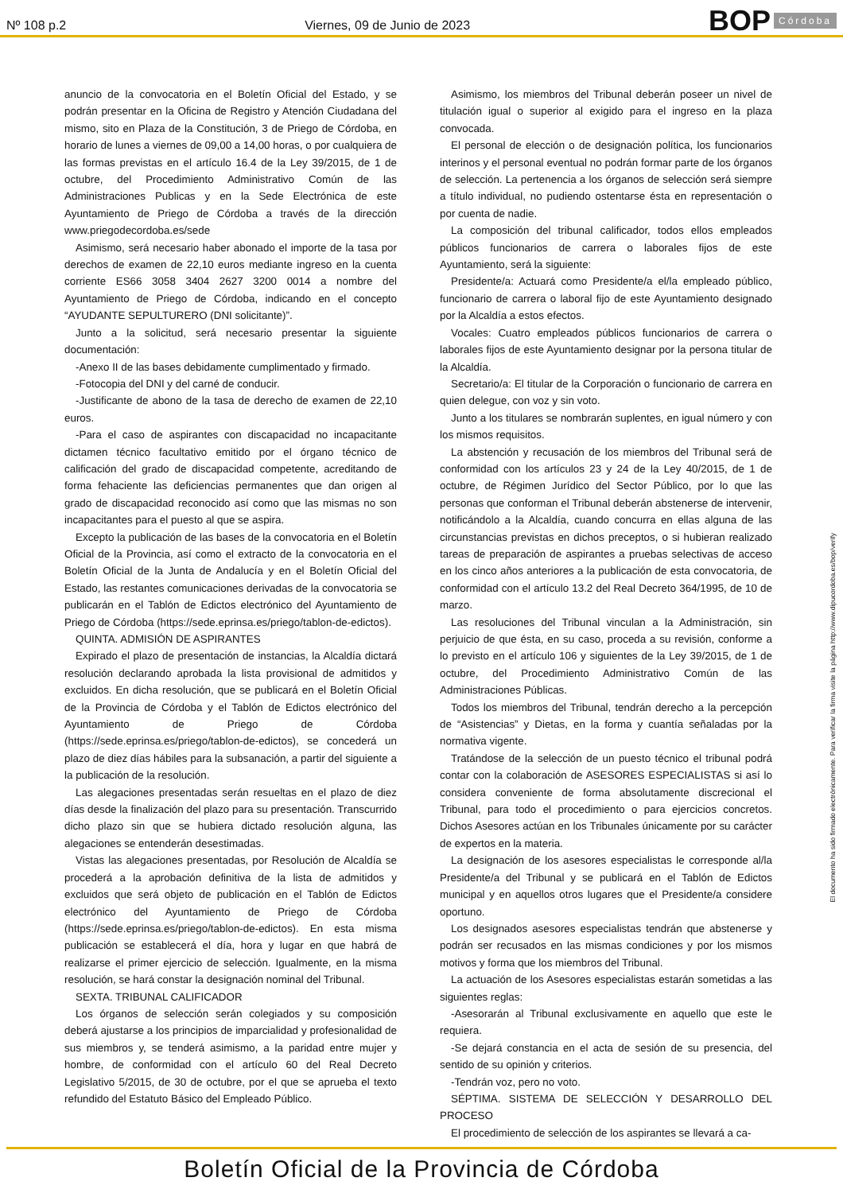Nº 108 p.2
Viernes, 09 de Junio de 2023
BOP Córdoba
anuncio de la convocatoria en el Boletín Oficial del Estado, y se podrán presentar en la Oficina de Registro y Atención Ciudadana del mismo, sito en Plaza de la Constitución, 3 de Priego de Córdoba, en horario de lunes a viernes de 09,00 a 14,00 horas, o por cualquiera de las formas previstas en el artículo 16.4 de la Ley 39/2015, de 1 de octubre, del Procedimiento Administrativo Común de las Administraciones Publicas y en la Sede Electrónica de este Ayuntamiento de Priego de Córdoba a través de la dirección www.priegodecordoba.es/sede
Asimismo, será necesario haber abonado el importe de la tasa por derechos de examen de 22,10 euros mediante ingreso en la cuenta corriente ES66 3058 3404 2627 3200 0014 a nombre del Ayuntamiento de Priego de Córdoba, indicando en el concepto “AYUDANTE SEPULTURERO (DNI solicitante)”.
Junto a la solicitud, será necesario presentar la siguiente documentación:
-Anexo II de las bases debidamente cumplimentado y firmado.
-Fotocopia del DNI y del carné de conducir.
-Justificante de abono de la tasa de derecho de examen de 22,10 euros.
-Para el caso de aspirantes con discapacidad no incapacitante dictamen técnico facultativo emitido por el órgano técnico de calificación del grado de discapacidad competente, acreditando de forma fehaciente las deficiencias permanentes que dan origen al grado de discapacidad reconocido así como que las mismas no son incapacitantes para el puesto al que se aspira.
Excepto la publicación de las bases de la convocatoria en el Boletín Oficial de la Provincia, así como el extracto de la convocatoria en el Boletín Oficial de la Junta de Andalucía y en el Boletín Oficial del Estado, las restantes comunicaciones derivadas de la convocatoria se publicarán en el Tablón de Edictos electrónico del Ayuntamiento de Priego de Córdoba (https://sede.eprinsa.es/priego/tablon-de-edictos).
QUINTA. ADMISIÓN DE ASPIRANTES
Expirado el plazo de presentación de instancias, la Alcaldía dictará resolución declarando aprobada la lista provisional de admitidos y excluidos. En dicha resolución, que se publicará en el Boletín Oficial de la Provincia de Córdoba y el Tablón de Edictos electrónico del Ayuntamiento de Priego de Córdoba (https://sede.eprinsa.es/priego/tablon-de-edictos), se concederá un plazo de diez días hábiles para la subsanación, a partir del siguiente a la publicación de la resolución.
Las alegaciones presentadas serán resueltas en el plazo de diez días desde la finalización del plazo para su presentación. Transcurrido dicho plazo sin que se hubiera dictado resolución alguna, las alegaciones se entenderán desestimadas.
Vistas las alegaciones presentadas, por Resolución de Alcaldía se procederá a la aprobación definitiva de la lista de admitidos y excluidos que será objeto de publicación en el Tablón de Edictos electrónico del Ayuntamiento de Priego de Córdoba (https://sede.eprinsa.es/priego/tablon-de-edictos). En esta misma publicación se establecerá el día, hora y lugar en que habrá de realizarse el primer ejercicio de selección. Igualmente, en la misma resolución, se hará constar la designación nominal del Tribunal.
SEXTA. TRIBUNAL CALIFICADOR
Los órganos de selección serán colegiados y su composición deberá ajustarse a los principios de imparcialidad y profesionalidad de sus miembros y, se tenderá asimismo, a la paridad entre mujer y hombre, de conformidad con el artículo 60 del Real Decreto Legislativo 5/2015, de 30 de octubre, por el que se aprueba el texto refundido del Estatuto Básico del Empleado Público.
Asimismo, los miembros del Tribunal deberán poseer un nivel de titulación igual o superior al exigido para el ingreso en la plaza convocada.
El personal de elección o de designación política, los funcionarios interinos y el personal eventual no podrán formar parte de los órganos de selección. La pertenencia a los órganos de selección será siempre a título individual, no pudiendo ostentarse ésta en representación o por cuenta de nadie.
La composición del tribunal calificador, todos ellos empleados públicos funcionarios de carrera o laborales fijos de este Ayuntamiento, será la siguiente:
Presidente/a: Actuará como Presidente/a el/la empleado público, funcionario de carrera o laboral fijo de este Ayuntamiento designado por la Alcaldía a estos efectos.
Vocales: Cuatro empleados públicos funcionarios de carrera o laborales fijos de este Ayuntamiento designar por la persona titular de la Alcaldía.
Secretario/a: El titular de la Corporación o funcionario de carrera en quien delegue, con voz y sin voto.
Junto a los titulares se nombrarán suplentes, en igual número y con los mismos requisitos.
La abstención y recusación de los miembros del Tribunal será de conformidad con los artículos 23 y 24 de la Ley 40/2015, de 1 de octubre, de Régimen Jurídico del Sector Público, por lo que las personas que conforman el Tribunal deberán abstenerse de intervenir, notificándolo a la Alcaldía, cuando concurra en ellas alguna de las circunstancias previstas en dichos preceptos, o si hubieran realizado tareas de preparación de aspirantes a pruebas selectivas de acceso en los cinco años anteriores a la publicación de esta convocatoria, de conformidad con el artículo 13.2 del Real Decreto 364/1995, de 10 de marzo.
Las resoluciones del Tribunal vinculan a la Administración, sin perjuicio de que ésta, en su caso, proceda a su revisión, conforme a lo previsto en el artículo 106 y siguientes de la Ley 39/2015, de 1 de octubre, del Procedimiento Administrativo Común de las Administraciones Públicas.
Todos los miembros del Tribunal, tendrán derecho a la percepción de “Asistencias” y Dietas, en la forma y cuantía señaladas por la normativa vigente.
Tratándose de la selección de un puesto técnico el tribunal podrá contar con la colaboración de ASESORES ESPECIALISTAS si así lo considera conveniente de forma absolutamente discrecional el Tribunal, para todo el procedimiento o para ejercicios concretos. Dichos Asesores actúan en los Tribunales únicamente por su carácter de expertos en la materia.
La designación de los asesores especialistas le corresponde al/la Presidente/a del Tribunal y se publicará en el Tablón de Edictos municipal y en aquellos otros lugares que el Presidente/a considere oportuno.
Los designados asesores especialistas tendrán que abstenerse y podrán ser recusados en las mismas condiciones y por los mismos motivos y forma que los miembros del Tribunal.
La actuación de los Asesores especialistas estarán sometidas a las siguientes reglas:
-Asesorarán al Tribunal exclusivamente en aquello que este le requiera.
-Se dejará constancia en el acta de sesión de su presencia, del sentido de su opinión y criterios.
-Tendrán voz, pero no voto.
SÉPTIMA. SISTEMA DE SELECCIÓN Y DESARROLLO DEL PROCESO
El procedimiento de selección de los aspirantes se llevará a ca-
El documento ha sido firmado electrónicamente. Para verificar la firma visite la página http://www.dipucordoba.es/bop/verify
Boletín Oficial de la Provincia de Córdoba